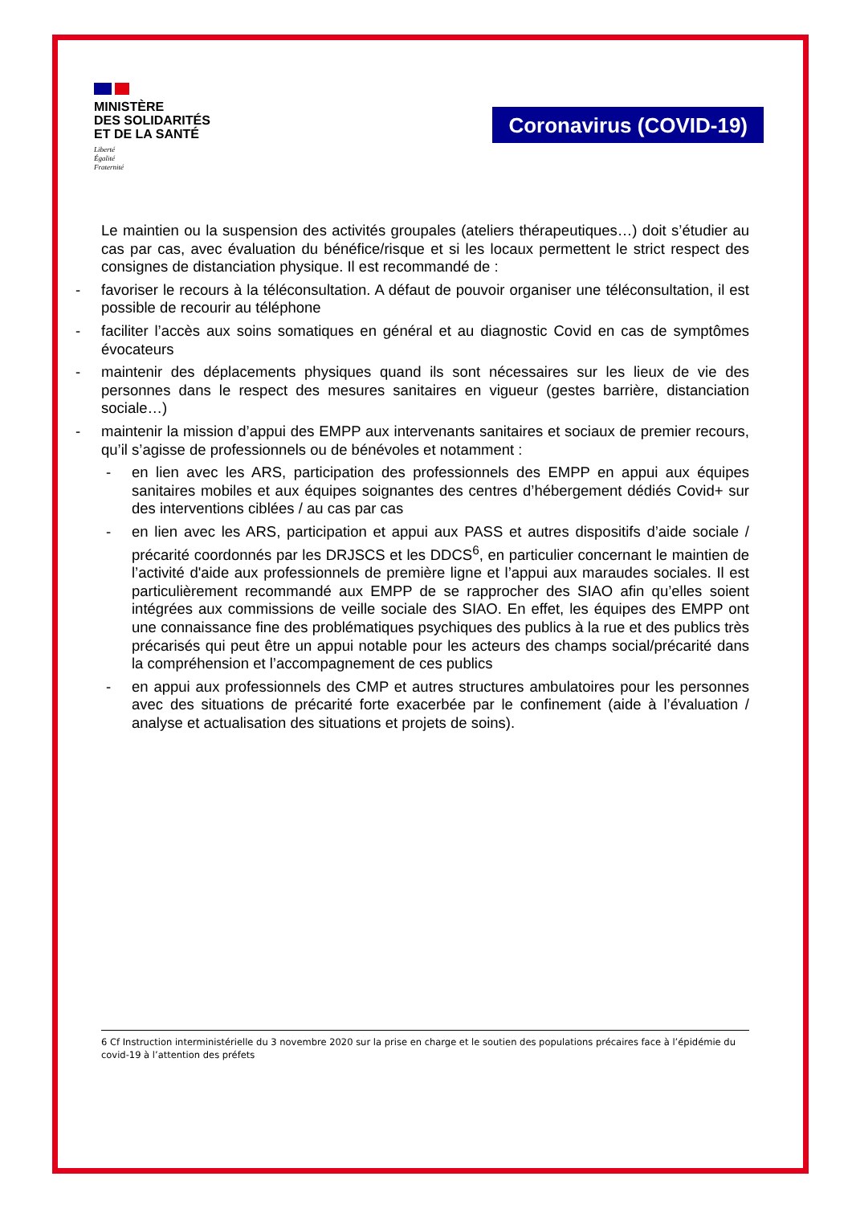MINISTÈRE
DES SOLIDARITÉS
ET DE LA SANTÉ
Liberté
Égalité
Fraternité
Coronavirus (COVID-19)
Le maintien ou la suspension des activités groupales (ateliers thérapeutiques…) doit s’étudier au cas par cas, avec évaluation du bénéfice/risque et si les locaux permettent le strict respect des consignes de distanciation physique. Il est recommandé de :
- favoriser le recours à la téléconsultation. A défaut de pouvoir organiser une téléconsultation, il est possible de recourir au téléphone
- faciliter l’accès aux soins somatiques en général et au diagnostic Covid en cas de symptômes évocateurs
- maintenir des déplacements physiques quand ils sont nécessaires sur les lieux de vie des personnes dans le respect des mesures sanitaires en vigueur (gestes barrière, distanciation sociale…)
- maintenir la mission d’appui des EMPP aux intervenants sanitaires et sociaux de premier recours, qu’il s’agisse de professionnels ou de bénévoles et notamment :
- en lien avec les ARS, participation des professionnels des EMPP en appui aux équipes sanitaires mobiles et aux équipes soignantes des centres d’hébergement dédiés Covid+ sur des interventions ciblées / au cas par cas
- en lien avec les ARS, participation et appui aux PASS et autres dispositifs d’aide sociale / précarité coordonnés par les DRJSCS et les DDCS<sup>6</sup>, en particulier concernant le maintien de l’activité d'aide aux professionnels de première ligne et l’appui aux maraudes sociales. Il est particulièrement recommandé aux EMPP de se rapprocher des SIAO afin qu’elles soient intégrées aux commissions de veille sociale des SIAO. En effet, les équipes des EMPP ont une connaissance fine des problématiques psychiques des publics à la rue et des publics très précarisés qui peut être un appui notable pour les acteurs des champs social/précarité dans la compréhension et l’accompagnement de ces publics
- en appui aux professionnels des CMP et autres structures ambulatoires pour les personnes avec des situations de précarité forte exacerbée par le confinement (aide à l’évaluation / analyse et actualisation des situations et projets de soins).
6 Cf Instruction interministérielle du 3 novembre 2020 sur la prise en charge et le soutien des populations précaires face à l’épidémie du covid-19 à l’attention des préfets